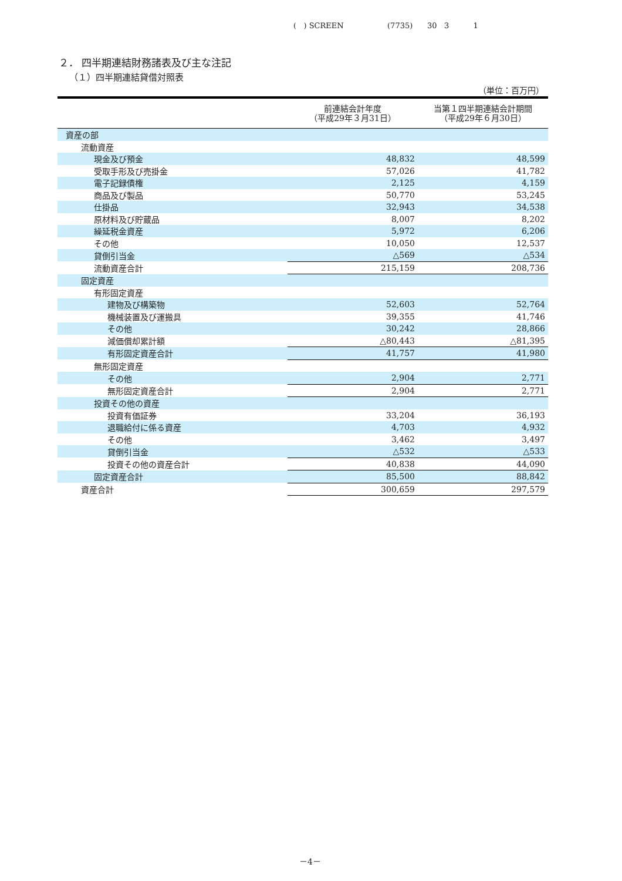( ) SCREEN (7735) 30 3 1
２． 四半期連結財務諸表及び主な注記
（１）四半期連結貸借対照表
（単位：百万円）
| | 前連結会計年度 （平成29年３月31日） | 当第１四半期連結会計期間 （平成29年６月30日） |
| --- | --- | --- |
| 資産の部 | | |
| 流動資産 | | |
| 現金及び預金 | 48,832 | 48,599 |
| 受取手形及び売掛金 | 57,026 | 41,782 |
| 電子記録債権 | 2,125 | 4,159 |
| 商品及び製品 | 50,770 | 53,245 |
| 仕掛品 | 32,943 | 34,538 |
| 原材料及び貯蔵品 | 8,007 | 8,202 |
| 繰延税金資産 | 5,972 | 6,206 |
| その他 | 10,050 | 12,537 |
| 貸倒引当金 | △569 | △534 |
| 流動資産合計 | 215,159 | 208,736 |
| 固定資産 | | |
| 有形固定資産 | | |
| 建物及び構築物 | 52,603 | 52,764 |
| 機械装置及び運搬具 | 39,355 | 41,746 |
| その他 | 30,242 | 28,866 |
| 減価償却累計額 | △80,443 | △81,395 |
| 有形固定資産合計 | 41,757 | 41,980 |
| 無形固定資産 | | |
| その他 | 2,904 | 2,771 |
| 無形固定資産合計 | 2,904 | 2,771 |
| 投資その他の資産 | | |
| 投資有価証券 | 33,204 | 36,193 |
| 退職給付に係る資産 | 4,703 | 4,932 |
| その他 | 3,462 | 3,497 |
| 貸倒引当金 | △532 | △533 |
| 投資その他の資産合計 | 40,838 | 44,090 |
| 固定資産合計 | 85,500 | 88,842 |
| 資産合計 | 300,659 | 297,579 |
－4－